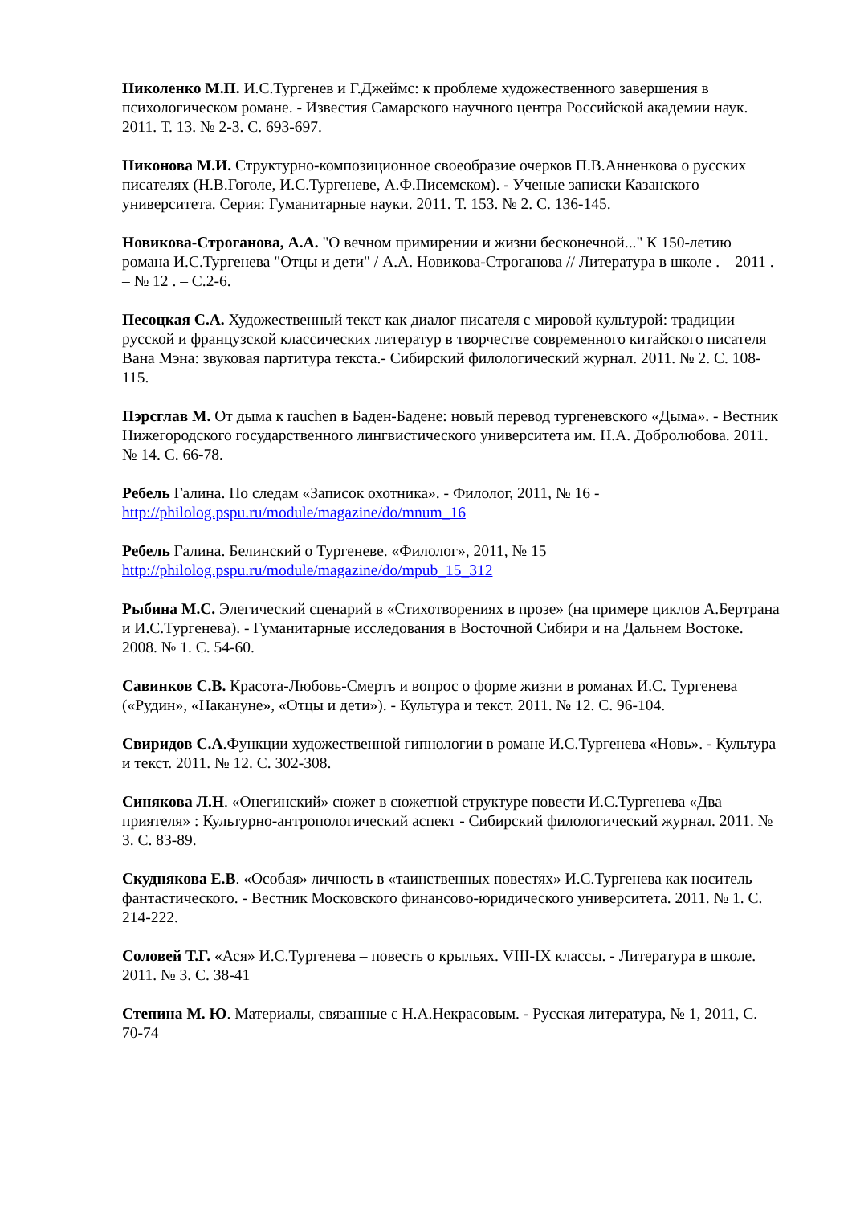Николенко М.П. И.С.Тургенев и Г.Джеймс: к проблеме художественного завершения в психологическом романе. - Известия Самарского научного центра Российской академии наук. 2011. Т. 13. № 2-3. С. 693-697.
Никонова М.И. Структурно-композиционное своеобразие очерков П.В.Анненкова о русских писателях (Н.В.Гоголе, И.С.Тургеневе, А.Ф.Писемском). - Ученые записки Казанского университета. Серия: Гуманитарные науки. 2011. Т. 153. № 2. С. 136-145.
Новикова-Строганова, А.А. "О вечном примирении и жизни бесконечной..." К 150-летию романа И.С.Тургенева "Отцы и дети" / А.А. Новикова-Строганова // Литература в школе . – 2011 . – № 12 . – С.2-6.
Песоцкая С.А. Художественный текст как диалог писателя с мировой культурой: традиции русской и французской классических литератур в творчестве современного китайского писателя Вана Мэна: звуковая партитура текста.- Сибирский филологический журнал. 2011. № 2. С. 108-115.
Пэрсглав М. От дыма к rauchen в Баден-Бадене: новый перевод тургеневского «Дыма». - Вестник Нижегородского государственного лингвистического университета им. Н.А. Добролюбова. 2011. № 14. С. 66-78.
Ребель Галина. По следам «Записок охотника». - Филолог, 2011, № 16 - http://philolog.pspu.ru/module/magazine/do/mnum_16
Ребель Галина. Белинский о Тургеневе. «Филолог», 2011, № 15 http://philolog.pspu.ru/module/magazine/do/mpub_15_312
Рыбина М.С. Элегический сценарий в «Стихотворениях в прозе» (на примере циклов А.Бертрана и И.С.Тургенева). - Гуманитарные исследования в Восточной Сибири и на Дальнем Востоке. 2008. № 1. С. 54-60.
Савинков С.В. Красота-Любовь-Смерть и вопрос о форме жизни в романах И.С. Тургенева («Рудин», «Накануне», «Отцы и дети»). - Культура и текст. 2011. № 12. С. 96-104.
Свиридов С.А.Функции художественной гипнологии в романе И.С.Тургенева «Новь». - Культура и текст. 2011. № 12. С. 302-308.
Синякова Л.Н. «Онегинский» сюжет в сюжетной структуре повести И.С.Тургенева «Два приятеля» : Культурно-антропологический аспект - Сибирский филологический журнал. 2011. № 3. С. 83-89.
Скуднякова Е.В. «Особая» личность в «таинственных повестях» И.С.Тургенева как носитель фантастического. - Вестник Московского финансово-юридического университета. 2011. № 1. С. 214-222.
Соловей Т.Г. «Ася» И.С.Тургенева – повесть о крыльях. VIII-IX классы. - Литература в школе. 2011. № 3. С. 38-41
Степина М. Ю. Материалы, связанные с Н.А.Некрасовым. - Русская литература, № 1, 2011, С. 70-74